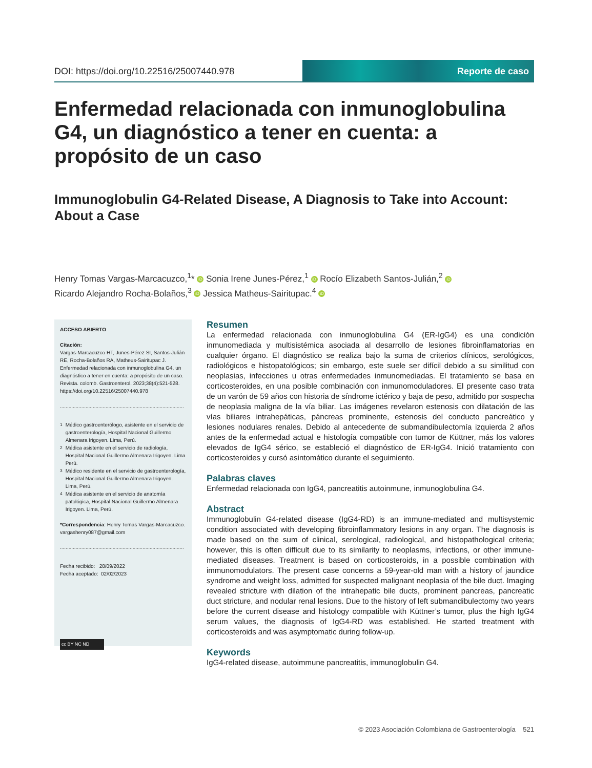DOI: https://doi.org/10.22516/25007440.978
Reporte de caso
Enfermedad relacionada con inmunoglobulina G4, un diagnóstico a tener en cuenta: a propósito de un caso
Immunoglobulin G4-Related Disease, A Diagnosis to Take into Account: About a Case
Henry Tomas Vargas-Marcacuzco,<sup>1</sup>* iD Sonia Irene Junes-Pérez,<sup>1</sup> iD Rocío Elizabeth Santos-Julián,<sup>2</sup> iD
Ricardo Alejandro Rocha-Bolaños,<sup>3</sup> iD Jessica Matheus-Sairitupac.<sup>4</sup> iD
ACCESO ABIERTO
Citación:
Vargas-Marcacuzco HT, Junes-Pérez SI, Santos-Julián RE, Rocha-Bolaños RA, Matheus-Sairitupac J. Enfermedad relacionada con inmunoglobulina G4, un diagnóstico a tener en cuenta: a propósito de un caso. Revista. colomb. Gastroenterol. 2023;38(4):521-528. https://doi.org/10.22516/25007440.978
.......................................................................................
<sup>1</sup> Médico gastroenterólogo, asistente en el servicio de gastroenterología, Hospital Nacional Guillermo Almenara Irigoyen. Lima, Perú.
<sup>2</sup> Médica asistente en el servicio de radiología, Hospital Nacional Guillermo Almenara Irigoyen. Lima Perú.
<sup>3</sup> Médico residente en el servicio de gastroenterología, Hospital Nacional Guillermo Almenara Irigoyen. Lima, Perú.
<sup>4</sup> Médica asistente en el servicio de anatomía patológica, Hospital Nacional Guillermo Almenara Irigoyen. Lima, Perú.
*Correspondencia: Henry Tomas Vargas-Marcacuzco. vargashenry087@gmail.com
.......................................................................................
Fecha recibido: 28/09/2022
Fecha aceptado: 02/02/2023
cc BY NC ND
Resumen
La enfermedad relacionada con inmunoglobulina G4 (ER-IgG4) es una condición inmunomediada y multisistémica asociada al desarrollo de lesiones fibroinflamatorias en cualquier órgano. El diagnóstico se realiza bajo la suma de criterios clínicos, serológicos, radiológicos e histopatológicos; sin embargo, este suele ser difícil debido a su similitud con neoplasias, infecciones u otras enfermedades inmunomediadas. El tratamiento se basa en corticosteroides, en una posible combinación con inmunomoduladores. El presente caso trata de un varón de 59 años con historia de síndrome ictérico y baja de peso, admitido por sospecha de neoplasia maligna de la vía biliar. Las imágenes revelaron estenosis con dilatación de las vías biliares intrahepáticas, páncreas prominente, estenosis del conducto pancreático y lesiones nodulares renales. Debido al antecedente de submandibulectomía izquierda 2 años antes de la enfermedad actual e histología compatible con tumor de Küttner, más los valores elevados de IgG4 sérico, se estableció el diagnóstico de ER-IgG4. Inició tratamiento con corticosteroides y cursó asintomático durante el seguimiento.
Palabras claves
Enfermedad relacionada con IgG4, pancreatitis autoinmune, inmunoglobulina G4.
Abstract
Immunoglobulin G4-related disease (IgG4-RD) is an immune-mediated and multisystemic condition associated with developing fibroinflammatory lesions in any organ. The diagnosis is made based on the sum of clinical, serological, radiological, and histopathological criteria; however, this is often difficult due to its similarity to neoplasms, infections, or other immune-mediated diseases. Treatment is based on corticosteroids, in a possible combination with immunomodulators. The present case concerns a 59-year-old man with a history of jaundice syndrome and weight loss, admitted for suspected malignant neoplasia of the bile duct. Imaging revealed stricture with dilation of the intrahepatic bile ducts, prominent pancreas, pancreatic duct stricture, and nodular renal lesions. Due to the history of left submandibulectomy two years before the current disease and histology compatible with Küttner’s tumor, plus the high IgG4 serum values, the diagnosis of IgG4-RD was established. He started treatment with corticosteroids and was asymptomatic during follow-up.
Keywords
IgG4-related disease, autoimmune pancreatitis, immunoglobulin G4.
© 2023 Asociación Colombiana de Gastroenterología 521